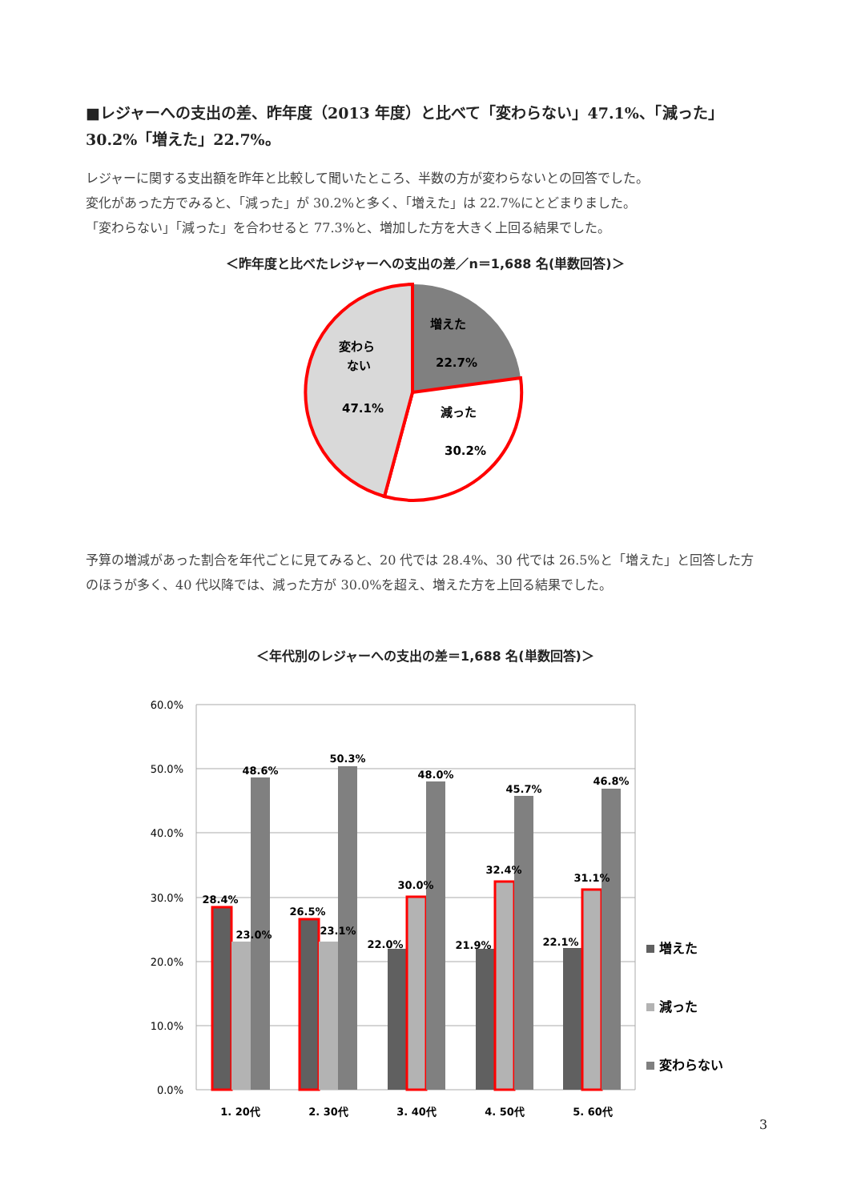■レジャーへの支出の差、昨年度（2013 年度）と比べて「変わらない」47.1%、「減った」30.2%「増えた」22.7%。
レジャーに関する支出額を昨年と比較して聞いたところ、半数の方が変わらないとの回答でした。
変化があった方でみると、「減った」が 30.2%と多く、「増えた」は 22.7%にとどまりました。
「変わらない」「減った」を合わせると 77.3%と、増加した方を大きく上回る結果でした。
＜昨年度と比べたレジャーへの支出の差／n＝1,688 名(単数回答)＞
増えた
22.7%
減った
30.2%
変わら
ない
47.1%
予算の増減があった割合を年代ごとに見てみると、20 代では 28.4%、30 代では 26.5%と「増えた」と回答した方のほうが多く、40 代以降では、減った方が 30.0%を超え、増えた方を上回る結果でした。
＜年代別のレジャーへの支出の差＝1,688 名(単数回答)＞
60.0%
50.0%
40.0%
30.0%
20.0%
10.0%
0.0%
28.4%
23.0%
48.6%
26.5%
23.1%
50.3%
22.0%
30.0%
48.0%
21.9%
32.4%
45.7%
22.1%
31.1%
46.8%
1. 20代
2. 30代
3. 40代
4. 50代
5. 60代
増えた
減った
変わらない
3